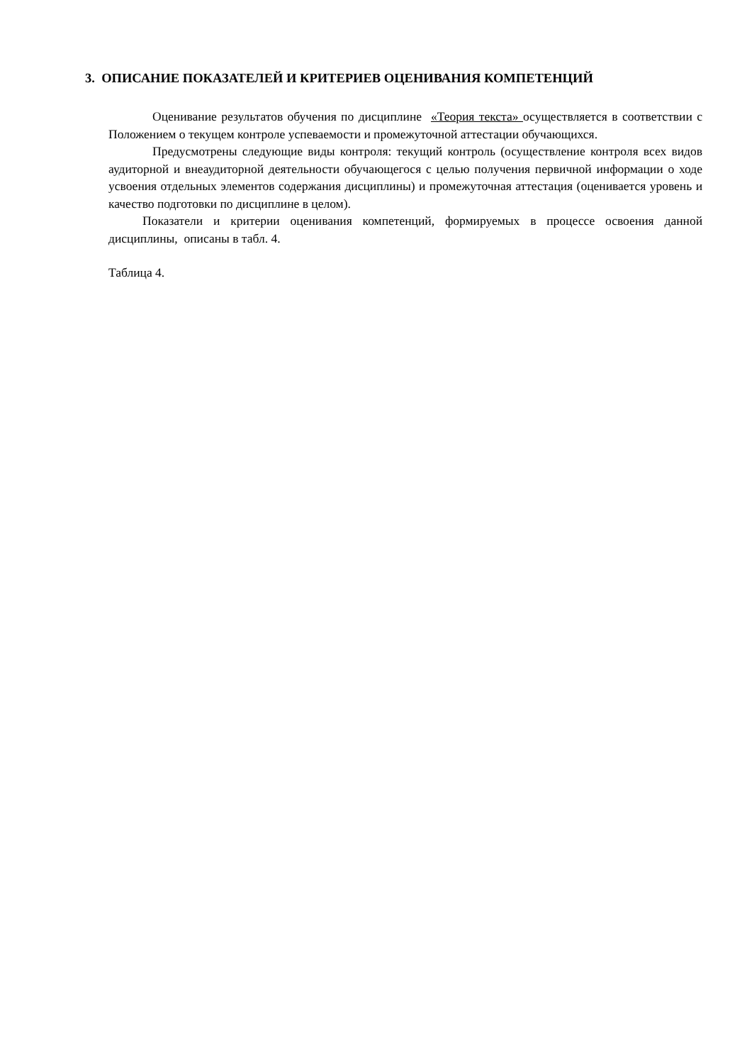3. ОПИСАНИЕ ПОКАЗАТЕЛЕЙ И КРИТЕРИЕВ ОЦЕНИВАНИЯ КОМПЕТЕНЦИЙ
Оценивание результатов обучения по дисциплине «Теория текста» осуществляется в соответствии с Положением о текущем контроле успеваемости и промежуточной аттестации обучающихся.
Предусмотрены следующие виды контроля: текущий контроль (осуществление контроля всех видов аудиторной и внеаудиторной деятельности обучающегося с целью получения первичной информации о ходе усвоения отдельных элементов содержания дисциплины) и промежуточная аттестация (оценивается уровень и качество подготовки по дисциплине в целом).
Показатели и критерии оценивания компетенций, формируемых в процессе освоения данной дисциплины, описаны в табл. 4.
Таблица 4.